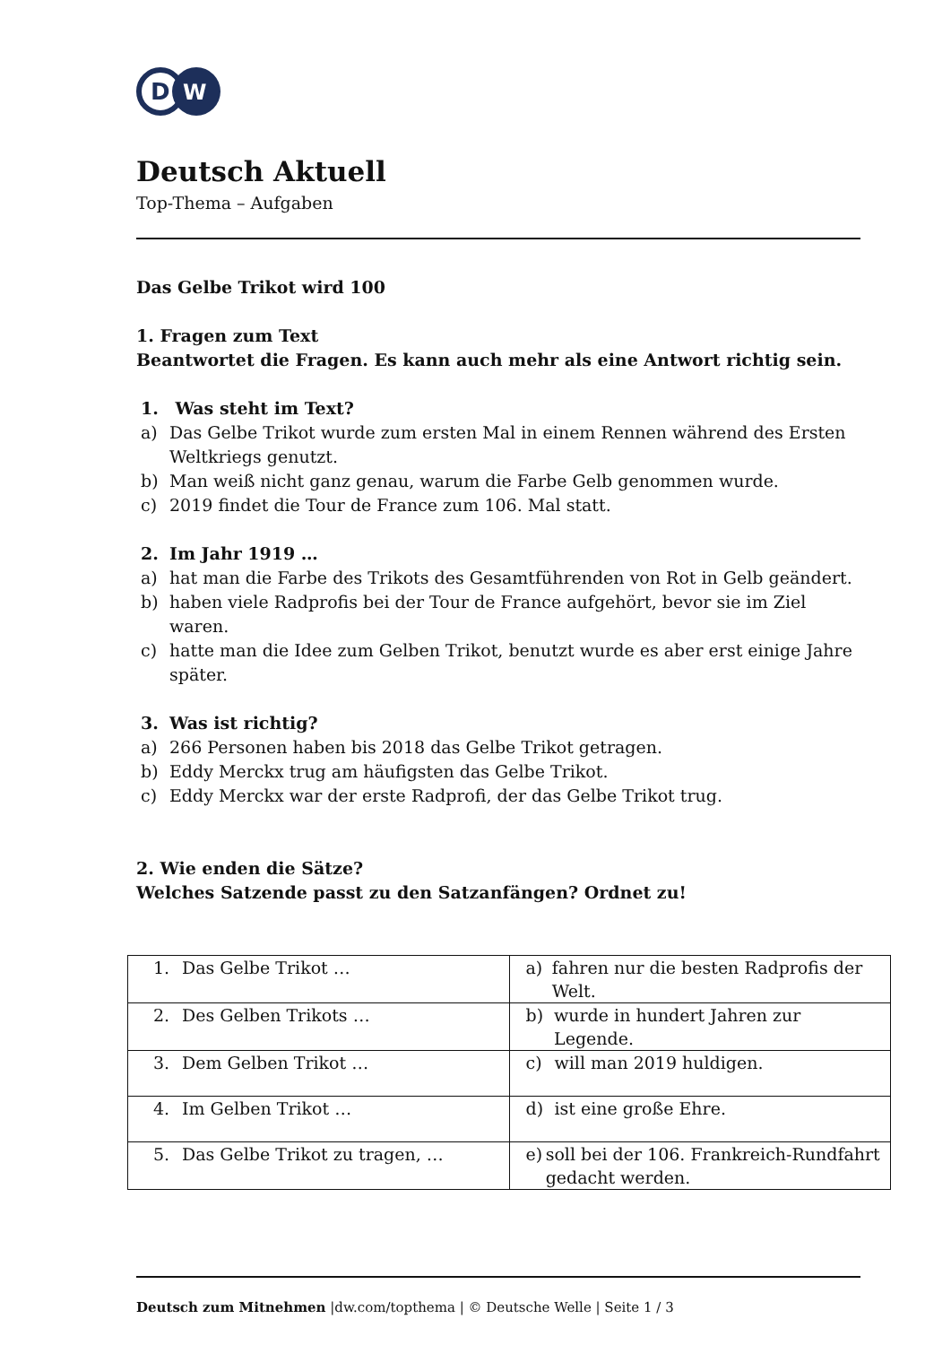D
W
Deutsch Aktuell
Top-Thema – Aufgaben
Das Gelbe Trikot wird 100
1. Fragen zum Text
Beantwortet die Fragen. Es kann auch mehr als eine Antwort richtig sein.
1. Was steht im Text?
a) Das Gelbe Trikot wurde zum ersten Mal in einem Rennen während des Ersten Weltkriegs genutzt.
b) Man weiß nicht ganz genau, warum die Farbe Gelb genommen wurde.
c) 2019 findet die Tour de France zum 106. Mal statt.
2. Im Jahr 1919 …
a) hat man die Farbe des Trikots des Gesamtführenden von Rot in Gelb geändert.
b) haben viele Radprofis bei der Tour de France aufgehört, bevor sie im Ziel waren.
c) hatte man die Idee zum Gelben Trikot, benutzt wurde es aber erst einige Jahre später.
3. Was ist richtig?
a) 266 Personen haben bis 2018 das Gelbe Trikot getragen.
b) Eddy Merckx trug am häufigsten das Gelbe Trikot.
c) Eddy Merckx war der erste Radprofi, der das Gelbe Trikot trug.
2. Wie enden die Sätze?
Welches Satzende passt zu den Satzanfängen? Ordnet zu!
| 1. Das Gelbe Trikot … | a) fahren nur die besten Radprofis der Welt. |
| 2. Des Gelben Trikots … | b) wurde in hundert Jahren zur Legende. |
| 3. Dem Gelben Trikot … | c) will man 2019 huldigen. |
| 4. Im Gelben Trikot … | d) ist eine große Ehre. |
| 5. Das Gelbe Trikot zu tragen, … | e) soll bei der 106. Frankreich-Rundfahrt gedacht werden. |
Deutsch zum Mitnehmen |dw.com/topthema | © Deutsche Welle | Seite 1 / 3